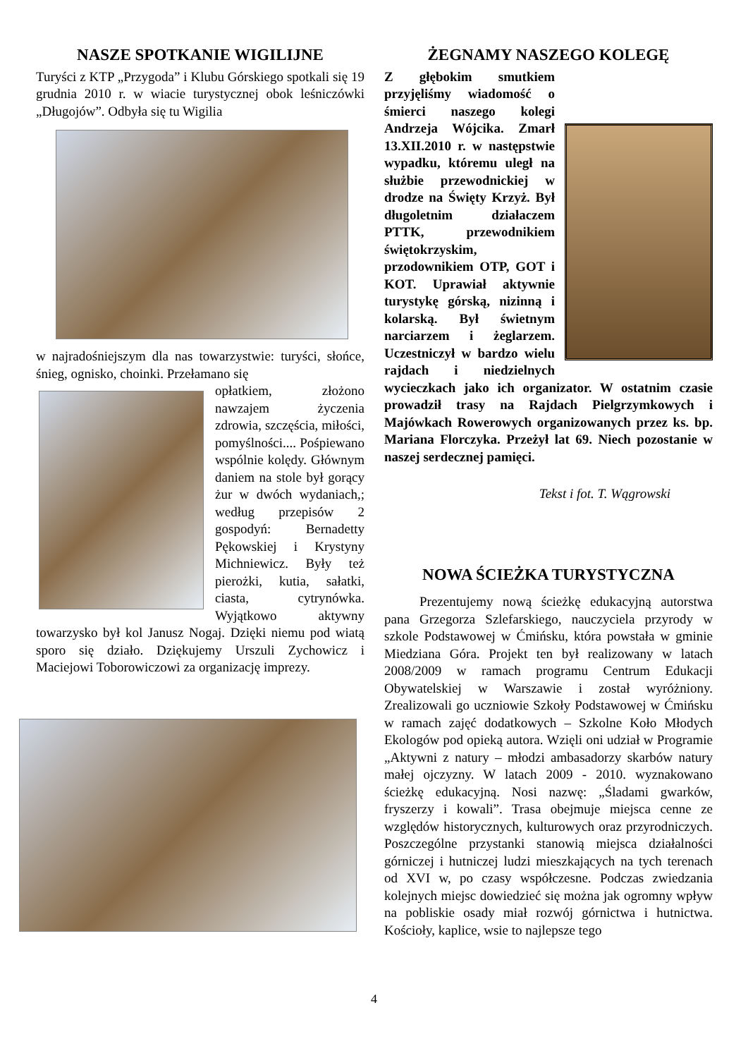NASZE SPOTKANIE WIGILIJNE
Turyści z KTP „Przygoda” i Klubu Górskiego spotkali się 19 grudnia 2010 r. w wiacie turystycznej obok leśniczówki „Długojów”. Odbyła się tu Wigilia
w najradośniejszym dla nas towarzystwie: turyści, słońce, śnieg, ognisko, choinki. Przełamano się
opłatkiem, złożono nawzajem życzenia zdrowia, szczęścia, miłości, pomyślności.... Pośpiewano wspólnie kolędy. Głównym daniem na stole był gorący żur w dwóch wydaniach,; według przepisów 2 gospodyń: Bernadetty Pękowskiej i Krystyny Michniewicz. Były też pierożki, kutia, sałatki, ciasta, cytrynówka. Wyjątkowo aktywny towarzysko był kol Janusz Nogaj. Dzięki niemu pod wiatą sporo się działo. Dziękujemy Urszuli Zychowicz i Maciejowi Toborowiczowi za organizację imprezy.
ŻEGNAMY NASZEGO KOLEGĘ
Z głębokim smutkiem przyjęliśmy wiadomość o śmierci naszego kolegi Andrzeja Wójcika. Zmarł 13.XII.2010 r. w następstwie wypadku, któremu uległ na służbie przewodnickiej w drodze na Święty Krzyż. Był długoletnim działaczem PTTK, przewodnikiem świętokrzyskim, przodownikiem OTP, GOT i KOT. Uprawiał aktywnie turystykę górską, nizinną i kolarską. Był świetnym narciarzem i żeglarzem. Uczestniczył w bardzo wielu rajdach i niedzielnych wycieczkach jako ich organizator. W ostatnim czasie prowadził trasy na Rajdach Pielgrzymkowych i Majówkach Rowerowych organizowanych przez ks. bp. Mariana Florczyka. Przeżył lat 69. Niech pozostanie w naszej serdecznej pamięci.
Tekst i fot. T. Wągrowski
NOWA ŚCIEŻKA TURYSTYCZNA
Prezentujemy nową ścieżkę edukacyjną autorstwa pana Grzegorza Szlefarskiego, nauczyciela przyrody w szkole Podstawowej w Ćmińsku, która powstała w gminie Miedziana Góra. Projekt ten był realizowany w latach 2008/2009 w ramach programu Centrum Edukacji Obywatelskiej w Warszawie i został wyróżniony. Zrealizowali go uczniowie Szkoły Podstawowej w Ćmińsku w ramach zajęć dodatkowych – Szkolne Koło Młodych Ekologów pod opieką autora. Wzięli oni udział w Programie „Aktywni z natury – młodzi ambasadorzy skarbów natury małej ojczyzny. W latach 2009 - 2010. wyznakowano ścieżkę edukacyjną. Nosi nazwę: „Śladami gwarków, fryszerzy i kowali”. Trasa obejmuje miejsca cenne ze względów historycznych, kulturowych oraz przyrodniczych. Poszczególne przystanki stanowią miejsca działalności górniczej i hutniczej ludzi mieszkających na tych terenach od XVI w, po czasy współczesne. Podczas zwiedzania kolejnych miejsc dowiedzieć się można jak ogromny wpływ na pobliskie osady miał rozwój górnictwa i hutnictwa. Kościoły, kaplice, wsie to najlepsze tego
4